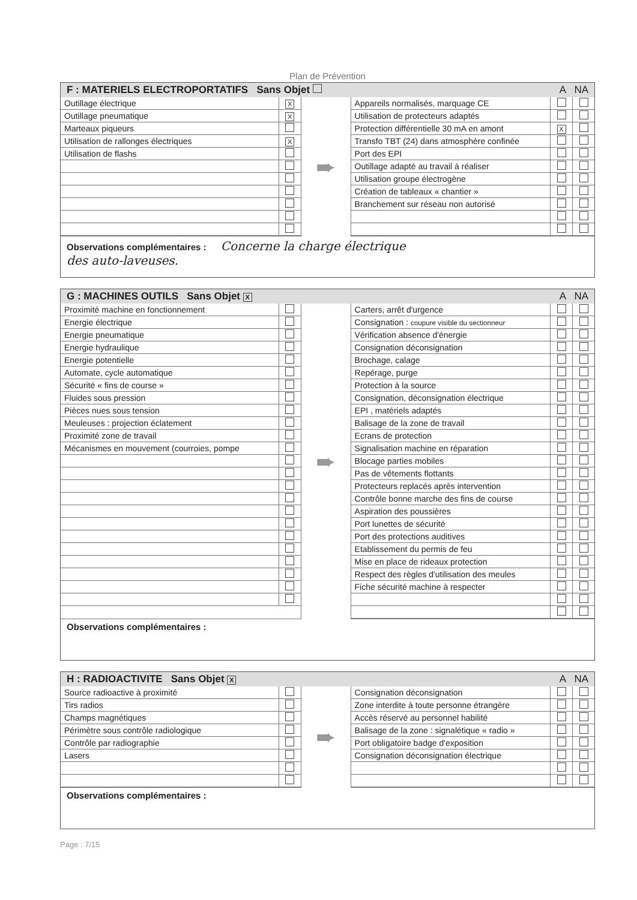Plan de Prévention
F : MATERIELS ELECTROPORTATIFS Sans Objet A NA
| / Outillage électrique / X / / Outillage pneumatique / X / / Marteaux piqueurs / / / Utilisation de rallonges électriques / X / / Utilisation de flashs / / | ➨ | / Appareils normalisés, marquage CE / / / / Utilisation de protecteurs adaptés / / / / Protection différentielle 30 mA en amont / X / / / Transfo TBT (24) dans atmosphère confinée / / / / Port des EPI / / / / Outillage adapté au travail à réaliser / / / / Utilisation groupe électrogène / / / / Création de tableaux « chantier » / / / / Branchement sur réseau non autorisé / / / |
Observations complémentaires : Concerne la charge électrique
des auto-laveuses.
G : MACHINES OUTILS Sans Objet X A NA
| / Proximité machine en fonctionnement / / / Energie électrique / / / Energie pneumatique / / / Energie hydraulique / / / Energie potentielle / / / Automate, cycle automatique / / / Sécurité « fins de course » / / / Fluides sous pression / / / Pièces nues sous tension / / / Meuleuses : projection éclatement / / / Proximité zone de travail / / / Mécanismes en mouvement (courroies, pompe / / | ➨ | / Carters, arrêt d'urgence / / / / Consignation : coupure visible du sectionneur / / / / Vérification absence d'énergie / / / / Consignation déconsignation / / / / Brochage, calage / / / / Repérage, purge / / / / Protection à la source / / / / Consignation, déconsignation électrique / / / / EPI , matériels adaptés / / / / Balisage de la zone de travail / / / / Ecrans de protection / / / / Signalisation machine en réparation / / / / Blocage parties mobiles / / / / Pas de vêtements flottants / / / / Protecteurs replacés après intervention / / / / Contrôle bonne marche des fins de course / / / / Aspiration des poussières / / / / Port lunettes de sécurité / / / / Port des protections auditives / / / / Etablissement du permis de feu / / / / Mise en place de rideaux protection / / / / Respect des règles d'utilisation des meules / / / / Fiche sécurité machine à respecter / / / |
Observations complémentaires :
H : RADIOACTIVITE Sans Objet X A NA
| / Source radioactive à proximité / / / Tirs radios / / / Champs magnétiques / / / Périmètre sous contrôle radiologique / / / Contrôle par radiographie / / / Lasers / / | ➨ | / Consignation déconsignation / / / / Zone interdite à toute personne étrangère / / / / Accès réservé au personnel habilité / / / / Balisage de la zone : signalétique « radio » / / / / Port obligatoire badge d'exposition / / / / Consignation déconsignation électrique / / / |
Observations complémentaires :
Page : 7/15